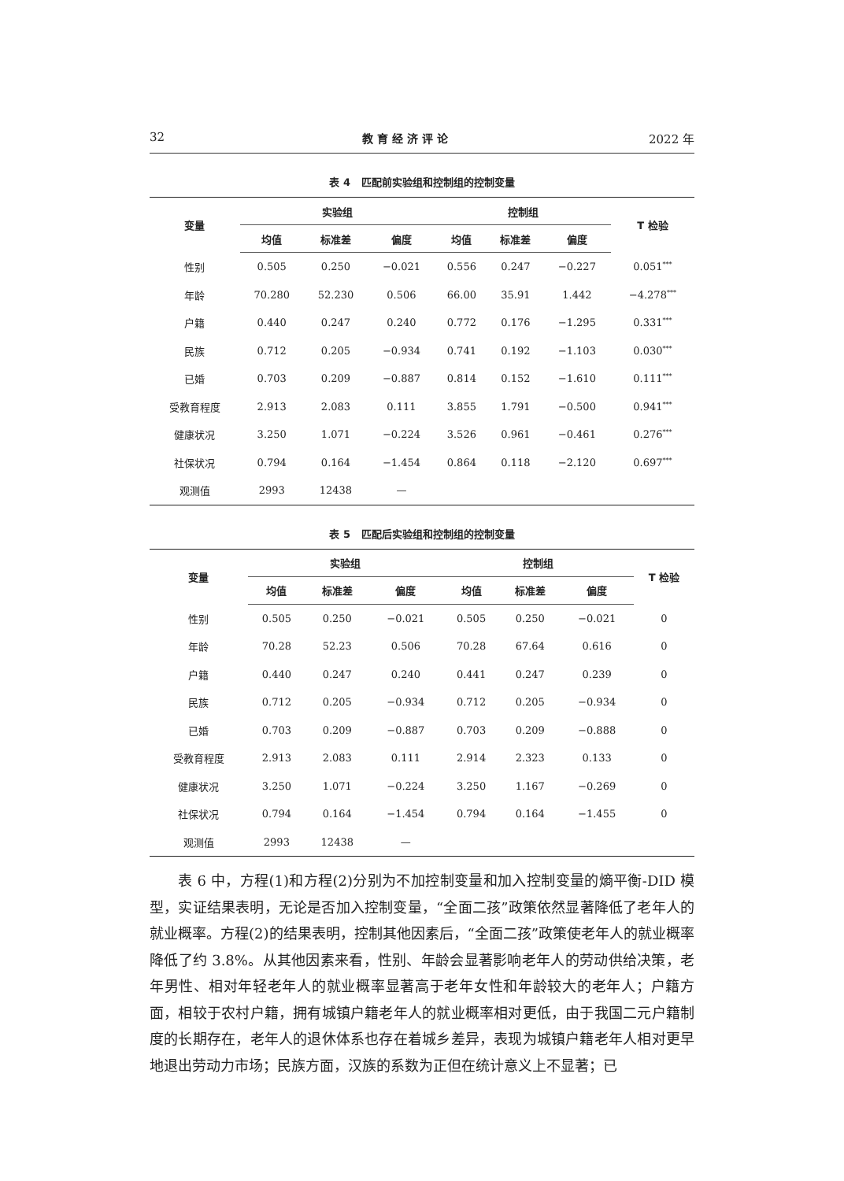32 教育经济评论 2022 年
表 4 匹配前实验组和控制组的控制变量
| 变量 | 实验组 | | | 控制组 | | | T 检验 |
| --- | --- | --- | --- | --- | --- | --- | --- |
| | 均值 | 标准差 | 偏度 | 均值 | 标准差 | 偏度 | |
| 性别 | 0.505 | 0.250 | −0.021 | 0.556 | 0.247 | −0.227 | 0.051<sup>***</sup> |
| 年龄 | 70.280 | 52.230 | 0.506 | 66.00 | 35.91 | 1.442 | −4.278<sup>***</sup> |
| 户籍 | 0.440 | 0.247 | 0.240 | 0.772 | 0.176 | −1.295 | 0.331<sup>***</sup> |
| 民族 | 0.712 | 0.205 | −0.934 | 0.741 | 0.192 | −1.103 | 0.030<sup>***</sup> |
| 已婚 | 0.703 | 0.209 | −0.887 | 0.814 | 0.152 | −1.610 | 0.111<sup>***</sup> |
| 受教育程度 | 2.913 | 2.083 | 0.111 | 3.855 | 1.791 | −0.500 | 0.941<sup>***</sup> |
| 健康状况 | 3.250 | 1.071 | −0.224 | 3.526 | 0.961 | −0.461 | 0.276<sup>***</sup> |
| 社保状况 | 0.794 | 0.164 | −1.454 | 0.864 | 0.118 | −2.120 | 0.697<sup>***</sup> |
| 观测值 | 2993 | 12438 | — | | | | |
表 5 匹配后实验组和控制组的控制变量
| 变量 | 实验组 | | | 控制组 | | | T 检验 |
| --- | --- | --- | --- | --- | --- | --- | --- |
| | 均值 | 标准差 | 偏度 | 均值 | 标准差 | 偏度 | |
| 性别 | 0.505 | 0.250 | −0.021 | 0.505 | 0.250 | −0.021 | 0 |
| 年龄 | 70.28 | 52.23 | 0.506 | 70.28 | 67.64 | 0.616 | 0 |
| 户籍 | 0.440 | 0.247 | 0.240 | 0.441 | 0.247 | 0.239 | 0 |
| 民族 | 0.712 | 0.205 | −0.934 | 0.712 | 0.205 | −0.934 | 0 |
| 已婚 | 0.703 | 0.209 | −0.887 | 0.703 | 0.209 | −0.888 | 0 |
| 受教育程度 | 2.913 | 2.083 | 0.111 | 2.914 | 2.323 | 0.133 | 0 |
| 健康状况 | 3.250 | 1.071 | −0.224 | 3.250 | 1.167 | −0.269 | 0 |
| 社保状况 | 0.794 | 0.164 | −1.454 | 0.794 | 0.164 | −1.455 | 0 |
| 观测值 | 2993 | 12438 | — | | | | |
表 6 中，方程(1)和方程(2)分别为不加控制变量和加入控制变量的熵平衡-DID 模型，实证结果表明，无论是否加入控制变量，“全面二孩”政策依然显著降低了老年人的就业概率。方程(2)的结果表明，控制其他因素后，“全面二孩”政策使老年人的就业概率降低了约 3.8%。从其他因素来看，性别、年龄会显著影响老年人的劳动供给决策，老年男性、相对年轻老年人的就业概率显著高于老年女性和年龄较大的老年人；户籍方面，相较于农村户籍，拥有城镇户籍老年人的就业概率相对更低，由于我国二元户籍制度的长期存在，老年人的退休体系也存在着城乡差异，表现为城镇户籍老年人相对更早地退出劳动力市场；民族方面，汉族的系数为正但在统计意义上不显著；已